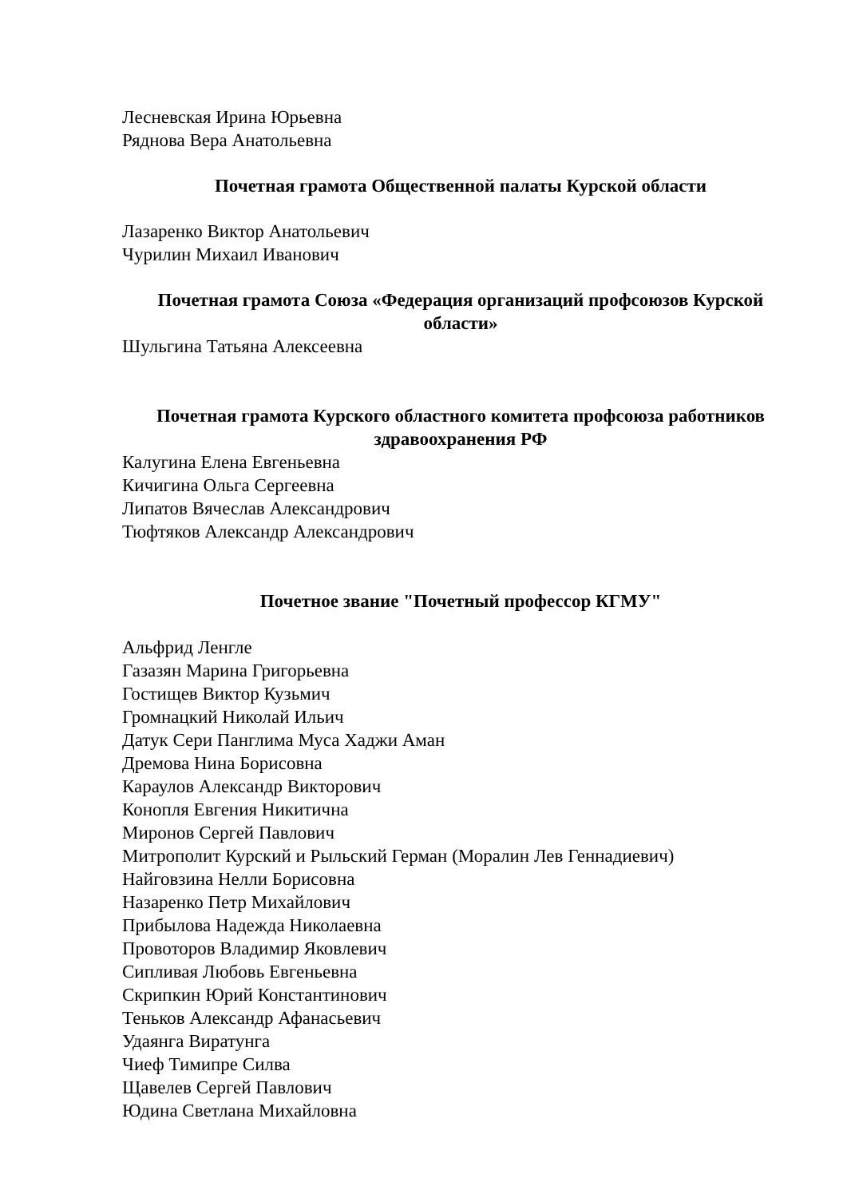Лесневская Ирина Юрьевна
Ряднова Вера Анатольевна
Почетная грамота Общественной палаты Курской области
Лазаренко Виктор Анатольевич
Чурилин Михаил Иванович
Почетная грамота Союза «Федерация организаций профсоюзов Курской области»
Шульгина Татьяна Алексеевна
Почетная грамота Курского областного комитета профсоюза работников здравоохранения РФ
Калугина Елена Евгеньевна
Кичигина Ольга Сергеевна
Липатов Вячеслав Александрович
Тюфтяков Александр Александрович
Почетное звание "Почетный профессор КГМУ"
Альфрид Ленгле
Газазян Марина Григорьевна
Гостищев Виктор Кузьмич
Громнацкий Николай Ильич
Датук Сери Панглима Муса Хаджи Аман
Дремова Нина Борисовна
Караулов Александр Викторович
Конопля Евгения Никитична
Миронов Сергей Павлович
Митрополит Курский и Рыльский Герман (Моралин Лев Геннадиевич)
Найговзина Нелли Борисовна
Назаренко Петр Михайлович
Прибылова Надежда Николаевна
Провоторов Владимир Яковлевич
Сипливая Любовь Евгеньевна
Скрипкин Юрий Константинович
Теньков Александр Афанасьевич
Удаянга Виратунга
Чиеф Тимипре Силва
Щавелев Сергей Павлович
Юдина Светлана Михайловна